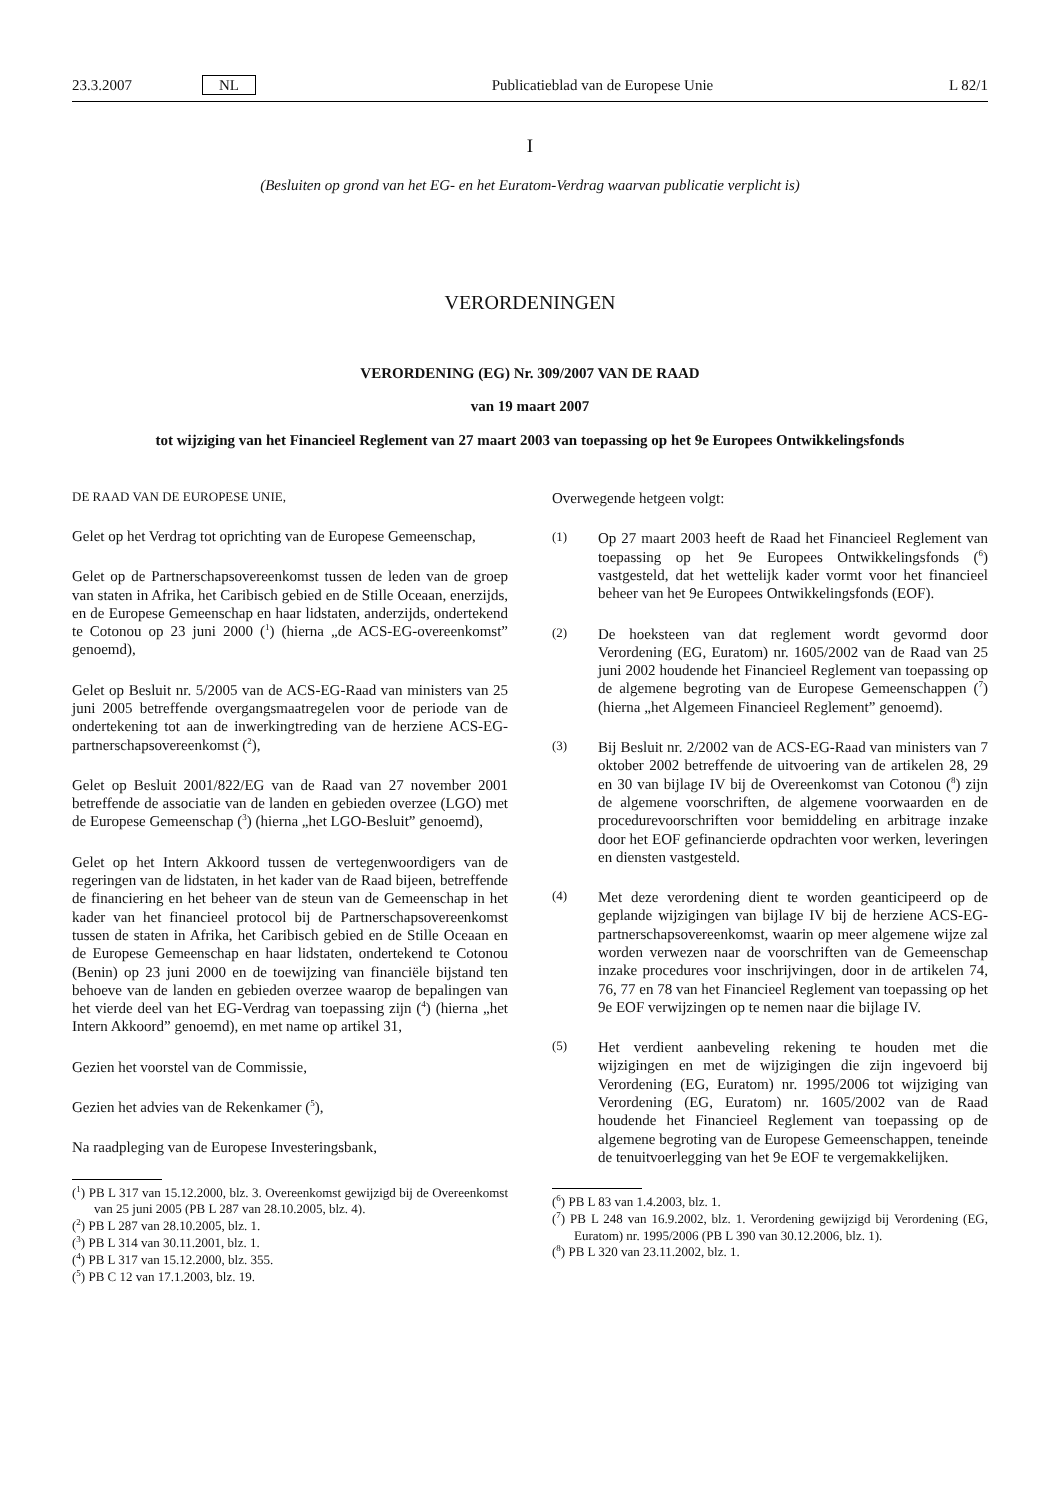23.3.2007 NL Publicatieblad van de Europese Unie L 82/1
I
(Besluiten op grond van het EG- en het Euratom-Verdrag waarvan publicatie verplicht is)
VERORDENINGEN
VERORDENING (EG) Nr. 309/2007 VAN DE RAAD
van 19 maart 2007
tot wijziging van het Financieel Reglement van 27 maart 2003 van toepassing op het 9e Europees Ontwikkelingsfonds
DE RAAD VAN DE EUROPESE UNIE,
Gelet op het Verdrag tot oprichting van de Europese Gemeenschap,
Gelet op de Partnerschapsovereenkomst tussen de leden van de groep van staten in Afrika, het Caribisch gebied en de Stille Oceaan, enerzijds, en de Europese Gemeenschap en haar lidstaten, anderzijds, ondertekend te Cotonou op 23 juni 2000 (<sup>1</sup>) (hierna „de ACS-EG-overeenkomst” genoemd),
Gelet op Besluit nr. 5/2005 van de ACS-EG-Raad van ministers van 25 juni 2005 betreffende overgangsmaatregelen voor de periode van de ondertekening tot aan de inwerkingtreding van de herziene ACS-EG-partnerschapsovereenkomst (<sup>2</sup>),
Gelet op Besluit 2001/822/EG van de Raad van 27 november 2001 betreffende de associatie van de landen en gebieden overzee (LGO) met de Europese Gemeenschap (<sup>3</sup>) (hierna „het LGO-Besluit” genoemd),
Gelet op het Intern Akkoord tussen de vertegenwoordigers van de regeringen van de lidstaten, in het kader van de Raad bijeen, betreffende de financiering en het beheer van de steun van de Gemeenschap in het kader van het financieel protocol bij de Partnerschapsovereenkomst tussen de staten in Afrika, het Caribisch gebied en de Stille Oceaan en de Europese Gemeenschap en haar lidstaten, ondertekend te Cotonou (Benin) op 23 juni 2000 en de toewijzing van financiële bijstand ten behoeve van de landen en gebieden overzee waarop de bepalingen van het vierde deel van het EG-Verdrag van toepassing zijn (<sup>4</sup>) (hierna „het Intern Akkoord” genoemd), en met name op artikel 31,
Gezien het voorstel van de Commissie,
Gezien het advies van de Rekenkamer (<sup>5</sup>),
Na raadpleging van de Europese Investeringsbank,
(<sup>1</sup>) PB L 317 van 15.12.2000, blz. 3. Overeenkomst gewijzigd bij de Overeenkomst van 25 juni 2005 (PB L 287 van 28.10.2005, blz. 4).
(<sup>2</sup>) PB L 287 van 28.10.2005, blz. 1.
(<sup>3</sup>) PB L 314 van 30.11.2001, blz. 1.
(<sup>4</sup>) PB L 317 van 15.12.2000, blz. 355.
(<sup>5</sup>) PB C 12 van 17.1.2003, blz. 19.
Overwegende hetgeen volgt:
(1) Op 27 maart 2003 heeft de Raad het Financieel Reglement van toepassing op het 9e Europees Ontwikkelingsfonds (<sup>6</sup>) vastgesteld, dat het wettelijk kader vormt voor het financieel beheer van het 9e Europees Ontwikkelingsfonds (EOF).
(2) De hoeksteen van dat reglement wordt gevormd door Verordening (EG, Euratom) nr. 1605/2002 van de Raad van 25 juni 2002 houdende het Financieel Reglement van toepassing op de algemene begroting van de Europese Gemeenschappen (<sup>7</sup>) (hierna „het Algemeen Financieel Reglement” genoemd).
(3) Bij Besluit nr. 2/2002 van de ACS-EG-Raad van ministers van 7 oktober 2002 betreffende de uitvoering van de artikelen 28, 29 en 30 van bijlage IV bij de Overeenkomst van Cotonou (<sup>8</sup>) zijn de algemene voorschriften, de algemene voorwaarden en de procedurevoorschriften voor bemiddeling en arbitrage inzake door het EOF gefinancierde opdrachten voor werken, leveringen en diensten vastgesteld.
(4) Met deze verordening dient te worden geanticipeerd op de geplande wijzigingen van bijlage IV bij de herziene ACS-EG-partnerschapsovereenkomst, waarin op meer algemene wijze zal worden verwezen naar de voorschriften van de Gemeenschap inzake procedures voor inschrijvingen, door in de artikelen 74, 76, 77 en 78 van het Financieel Reglement van toepassing op het 9e EOF verwijzingen op te nemen naar die bijlage IV.
(5) Het verdient aanbeveling rekening te houden met die wijzigingen en met de wijzigingen die zijn ingevoerd bij Verordening (EG, Euratom) nr. 1995/2006 tot wijziging van Verordening (EG, Euratom) nr. 1605/2002 van de Raad houdende het Financieel Reglement van toepassing op de algemene begroting van de Europese Gemeenschappen, teneinde de tenuitvoerlegging van het 9e EOF te vergemakkelijken.
(<sup>6</sup>) PB L 83 van 1.4.2003, blz. 1.
(<sup>7</sup>) PB L 248 van 16.9.2002, blz. 1. Verordening gewijzigd bij Verordening (EG, Euratom) nr. 1995/2006 (PB L 390 van 30.12.2006, blz. 1).
(<sup>8</sup>) PB L 320 van 23.11.2002, blz. 1.